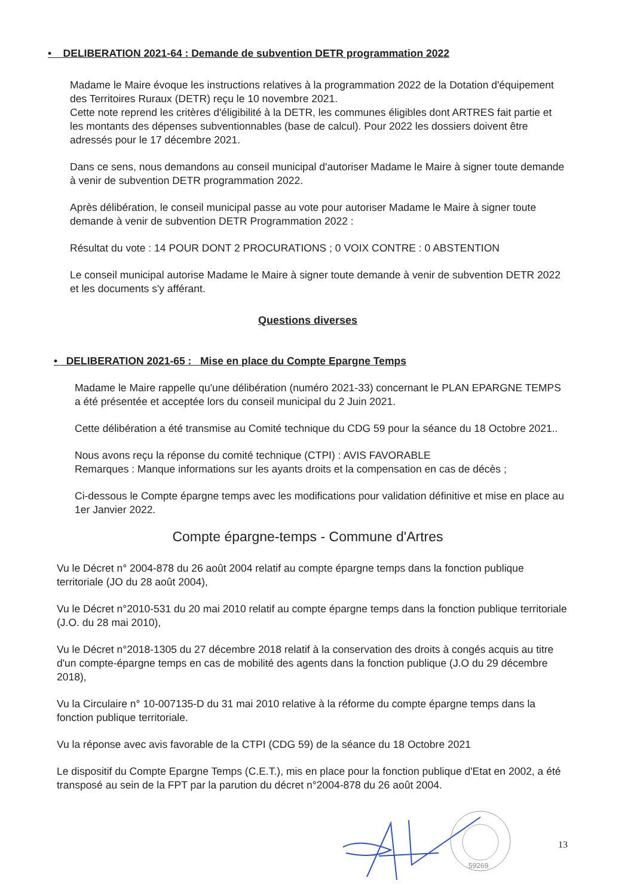• DELIBERATION 2021-64 : Demande de subvention DETR programmation 2022
Madame le Maire évoque les instructions relatives à la programmation 2022 de la Dotation d'équipement des Territoires Ruraux (DETR) reçu le 10 novembre 2021.
Cette note reprend les critères d'éligibilité à la DETR, les communes éligibles dont ARTRES fait partie et les montants des dépenses subventionnables (base de calcul). Pour 2022 les dossiers doivent être adressés pour le 17 décembre 2021.
Dans ce sens, nous demandons au conseil municipal d'autoriser Madame le Maire à signer toute demande à venir de subvention DETR programmation 2022.
Après délibération, le conseil municipal passe au vote pour autoriser Madame le Maire à signer toute demande à venir de subvention DETR Programmation 2022 :
Résultat du vote : 14 POUR DONT 2 PROCURATIONS ; 0 VOIX CONTRE : 0 ABSTENTION
Le conseil municipal autorise Madame le Maire à signer toute demande à venir de subvention DETR 2022 et les documents s'y afférant.
Questions diverses
• DELIBERATION 2021-65 : Mise en place du Compte Epargne Temps
Madame le Maire rappelle qu'une délibération (numéro 2021-33) concernant le PLAN EPARGNE TEMPS a été présentée et acceptée lors du conseil municipal du 2 Juin 2021.
Cette délibération a été transmise au Comité technique du CDG 59 pour la séance du 18 Octobre 2021..
Nous avons reçu la réponse du comité technique (CTPI) : AVIS FAVORABLE
Remarques : Manque informations sur les ayants droits et la compensation en cas de décès ;
Ci-dessous le Compte épargne temps avec les modifications pour validation définitive et mise en place au 1er Janvier 2022.
Compte épargne-temps - Commune d'Artres
Vu le Décret n° 2004-878 du 26 août 2004 relatif au compte épargne temps dans la fonction publique territoriale (JO du 28 août 2004),
Vu le Décret n°2010-531 du 20 mai 2010 relatif au compte épargne temps dans la fonction publique territoriale (J.O. du 28 mai 2010),
Vu le Décret n°2018-1305 du 27 décembre 2018 relatif à la conservation des droits à congés acquis au titre d'un compte-épargne temps en cas de mobilité des agents dans la fonction publique (J.O du 29 décembre 2018),
Vu la Circulaire n° 10-007135-D du 31 mai 2010 relative à la réforme du compte épargne temps dans la fonction publique territoriale.
Vu la réponse avec avis favorable de la CTPI (CDG 59) de la séance du 18 Octobre 2021
Le dispositif du Compte Epargne Temps (C.E.T.), mis en place pour la fonction publique d'Etat en 2002, a été transposé au sein de la FPT par la parution du décret n°2004-878 du 26 août 2004.
59269
13